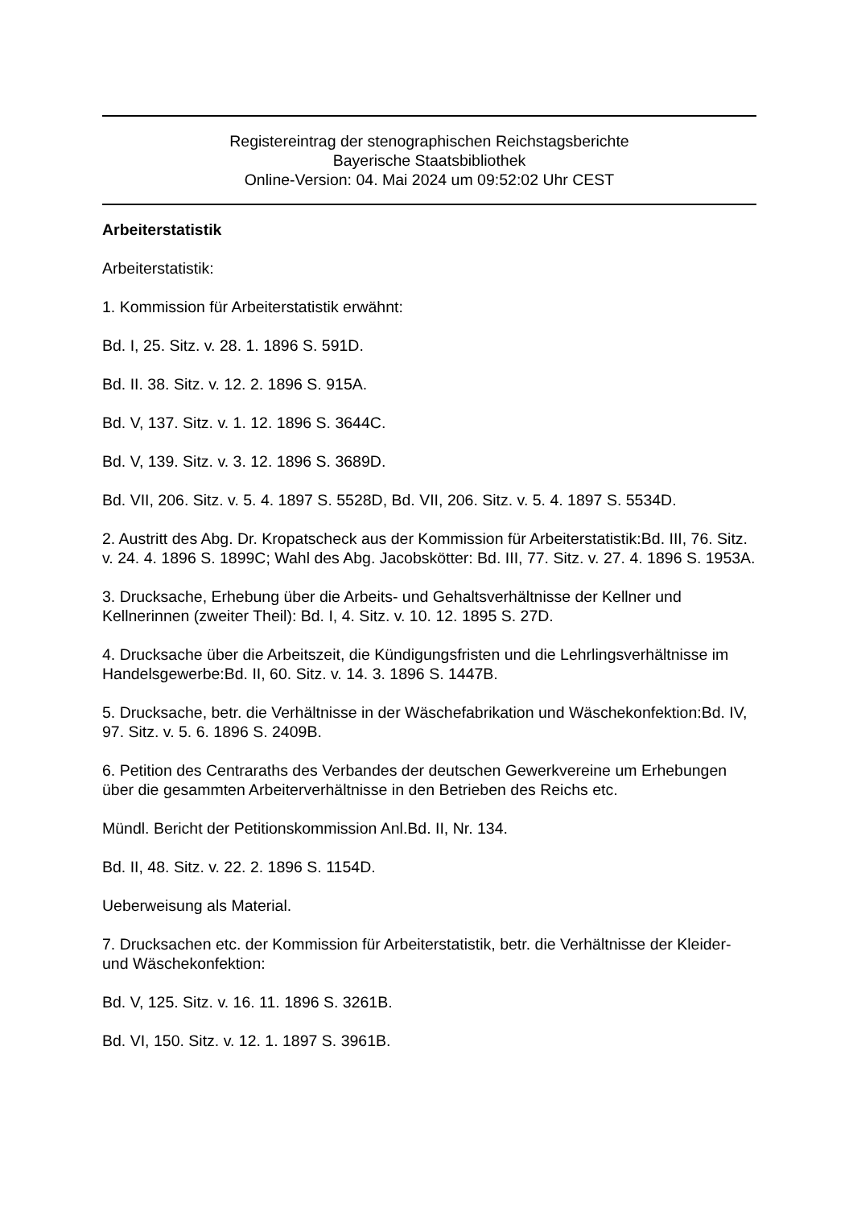Registereintrag der stenographischen Reichstagsberichte
Bayerische Staatsbibliothek
Online-Version: 04. Mai 2024 um 09:52:02 Uhr CEST
Arbeiterstatistik
Arbeiterstatistik:
1. Kommission für Arbeiterstatistik erwähnt:
Bd. I, 25. Sitz. v. 28. 1. 1896 S. 591D.
Bd. II. 38. Sitz. v. 12. 2. 1896 S. 915A.
Bd. V, 137. Sitz. v. 1. 12. 1896 S. 3644C.
Bd. V, 139. Sitz. v. 3. 12. 1896 S. 3689D.
Bd. VII, 206. Sitz. v. 5. 4. 1897 S. 5528D, Bd. VII, 206. Sitz. v. 5. 4. 1897 S. 5534D.
2. Austritt des Abg. Dr. Kropatscheck aus der Kommission für Arbeiterstatistik:Bd. III, 76. Sitz. v. 24. 4. 1896 S. 1899C; Wahl des Abg. Jacobskötter: Bd. III, 77. Sitz. v. 27. 4. 1896 S. 1953A.
3. Drucksache, Erhebung über die Arbeits- und Gehaltsverhältnisse der Kellner und Kellnerinnen (zweiter Theil): Bd. I, 4. Sitz. v. 10. 12. 1895 S. 27D.
4. Drucksache über die Arbeitszeit, die Kündigungsfristen und die Lehrlingsverhältnisse im Handelsgewerbe:Bd. II, 60. Sitz. v. 14. 3. 1896 S. 1447B.
5. Drucksache, betr. die Verhältnisse in der Wäschefabrikation und Wäschekonfektion:Bd. IV, 97. Sitz. v. 5. 6. 1896 S. 2409B.
6. Petition des Centraraths des Verbandes der deutschen Gewerkvereine um Erhebungen über die gesammten Arbeiterverhältnisse in den Betrieben des Reichs etc.
Mündl. Bericht der Petitionskommission Anl.Bd. II, Nr. 134.
Bd. II, 48. Sitz. v. 22. 2. 1896 S. 1154D.
Ueberweisung als Material.
7. Drucksachen etc. der Kommission für Arbeiterstatistik, betr. die Verhältnisse der Kleider- und Wäschekonfektion:
Bd. V, 125. Sitz. v. 16. 11. 1896 S. 3261B.
Bd. VI, 150. Sitz. v. 12. 1. 1897 S. 3961B.